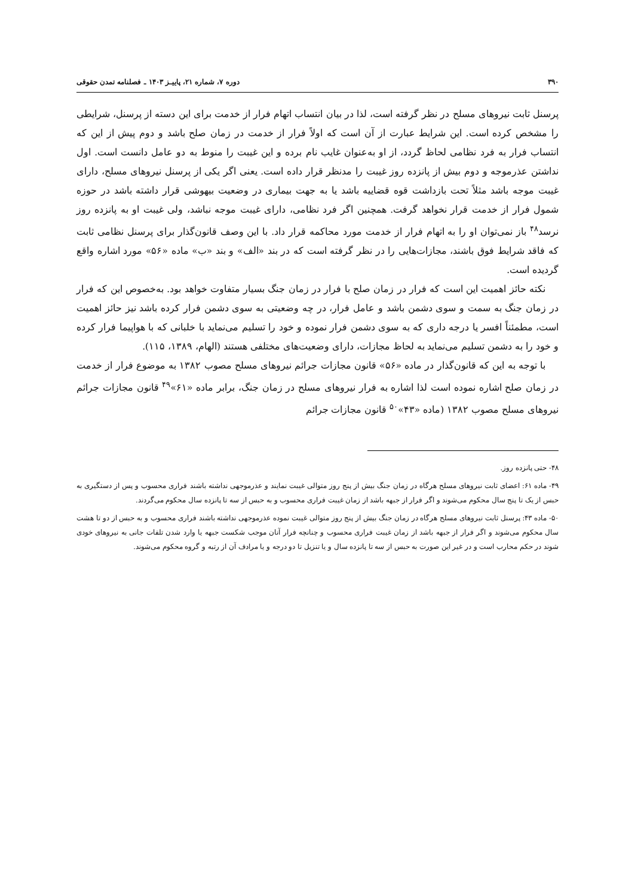۳۹۰ دوره ۷، شماره ۲۱، پاییـز ۱۴۰۳ ـ فصلنامه تمدن حقوقی
پرسنل ثابت نیروهای مسلح در نظر گرفته است، لذا در بیان انتساب اتهام فرار از خدمت برای این دسته از پرسنل، شرایطی را مشخص کرده است. این شرایط عبارت از آن است که اولاً فرار از خدمت در زمان صلح باشد و دوم پیش از این که انتساب فرار به فرد نظامی لحاظ گردد، از او به‌عنوان غایب نام برده و این غیبت را منوط به دو عامل دانست است. اول نداشتن عذرموجه و دوم بیش از پانزده روز غیبت را مدنظر قرار داده است. یعنی اگر یکی از پرسنل نیروهای مسلح، دارای غیبت موجه باشد مثلاً تحت بازداشت قوه قضاییه باشد یا به جهت بیماری در وضعیت بیهوشی قرار داشته باشد در حوزه شمول فرار از خدمت قرار نخواهد گرفت. همچنین اگر فرد نظامی، دارای غیبت موجه نباشد، ولی غیبت او به پانزده روز نرسد<sup>۴۸</sup> باز نمی‌توان او را به اتهام فرار از خدمت مورد محاکمه قرار داد. با این وصف قانون‌گذار برای پرسنل نظامی ثابت که فاقد شرایط فوق باشند، مجازات‌هایی را در نظر گرفته است که در بند «الف» و بند «ب» ماده «۵۶» مورد اشاره واقع گردیده است.
نکته حائز اهمیت این است که فرار در زمان صلح با فرار در زمان جنگ بسیار متفاوت خواهد بود. به‌خصوص این که فرار در زمان جنگ به سمت و سوی دشمن باشد و عامل فرار، در چه وضعیتی به سوی دشمن فرار کرده باشد نیز حائز اهمیت است، مطمئناً افسر یا درجه داری که به سوی دشمن فرار نموده و خود را تسلیم می‌نماید با خلبانی که با هواپیما فرار کرده و خود را به دشمن تسلیم می‌نماید به لحاظ مجازات، دارای وضعیت‌های مختلفی هستند (الهام، ۱۳۸۹، ۱۱۵).
با توجه به این که قانون‌گذار در ماده «۵۶» قانون مجازات جرائم نیروهای مسلح مصوب ۱۳۸۲ به موضوع فرار از خدمت در زمان صلح اشاره نموده است لذا اشاره به فرار نیروهای مسلح در زمان جنگ، برابر ماده «۶۱»<sup>۴۹</sup> قانون مجازات جرائم نیروهای مسلح مصوب ۱۳۸۲ (ماده «۴۳»<sup>۵۰</sup> قانون مجازات جرائم
۴۸- حتی پانزده روز.
۴۹- ماده ۶۱: اعضای ثابت نیروهای مسلح هرگاه در زمان جنگ بیش از پنج روز متوالی غیبت نمایند و عذرموجهی نداشته باشند فراری محسوب و پس از دستگیری به حبس از یک تا پنج سال محکوم می‌شوند و اگر فرار از جبهه باشد از زمان غیبت فراری محسوب و به حبس از سه تا پانزده سال محکوم می‌گردند.
۵۰- ماده ۴۳: پرسنل ثابت نیروهای مسلح هرگاه در زمان جنگ بیش از پنج روز متوالی غیبت نموده عذرموجهی نداشته باشند فراری محسوب و به حبس از دو تا هشت سال محکوم می‌شوند و اگر فرار از جبهه باشد از زمان غیبت فراری محسوب و چنانچه فرار آنان موجب شکست جبهه یا وارد شدن تلفات جانی به نیروهای خودی شوند در حکم محارب است و در غیر این صورت به حبس از سه تا پانزده سال و یا تنزیل تا دو درجه و یا مرادف آن از رتبه و گروه محکوم می‌شوند.